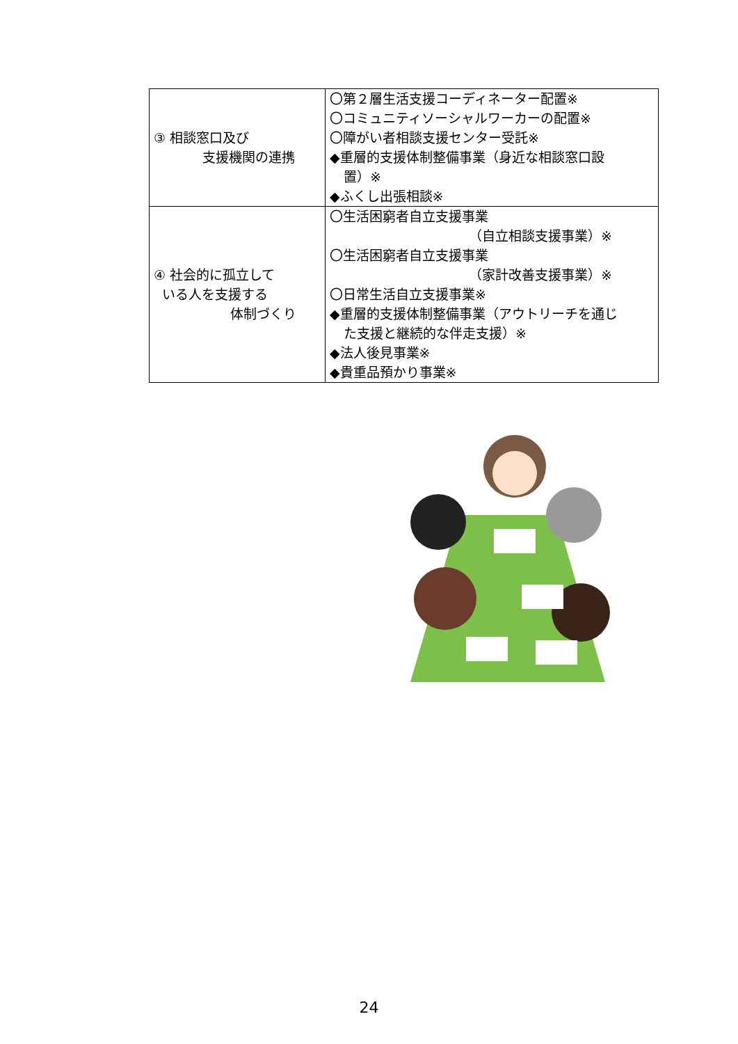| ③ 相談窓口及び 支援機関の連携 | 〇第２層生活支援コーディネーター配置※ 〇コミュニティソーシャルワーカーの配置※ 〇障がい者相談支援センター受託※ ◆重層的支援体制整備事業（身近な相談窓口設 置）※ ◆ふくし出張相談※ |
| ④ 社会的に孤立して いる人を支援する 体制づくり | 〇生活困窮者自立支援事業 （自立相談支援事業）※ 〇生活困窮者自立支援事業 （家計改善支援事業）※ 〇日常生活自立支援事業※ ◆重層的支援体制整備事業（アウトリーチを通じ た支援と継続的な伴走支援）※ ◆法人後見事業※ ◆貴重品預かり事業※ |
24